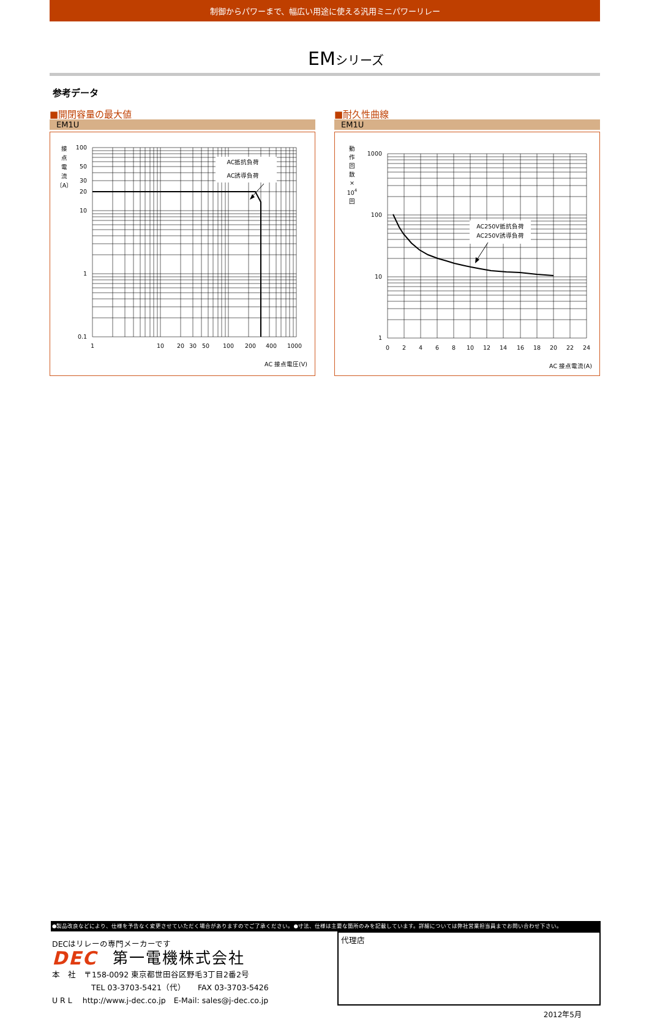制御からパワーまで、幅広い用途に使える汎用ミニパワーリレー
EMシリーズ
参考データ
■開閉容量の最大値
EM1U
AC抵抗負荷
AC誘導負荷
100
50
30
20
10
1
0.1
1
10
20
30
50
100
200
400
1000
接
点
電
流
〔A〕
AC 接点電圧(V)
■耐久性曲線
EM1U
AC250V抵抗負荷
AC250V誘導負荷
1000
100
10
1
0
2
4
6
8
10
12
14
16
18
20
22
24
動
作
回
数
×
104
回
AC 接点電流(A)
●製品改良などにより、仕様を予告なく変更させていただく場合がありますのでご了承ください。●寸法、仕様は主要な箇所のみを記載しています。詳細については弊社営業担当員までお問い合わせ下さい。
DECはリレーの専門メーカーです
DEC 第一電機株式会社
本　社　〒158-0092 東京都世田谷区野毛3丁目2番2号
TEL 03-3703-5421（代）　　FAX 03-3703-5426
U R L　 http://www.j-dec.co.jp　E-Mail: sales@j-dec.co.jp
代理店
2012年5月